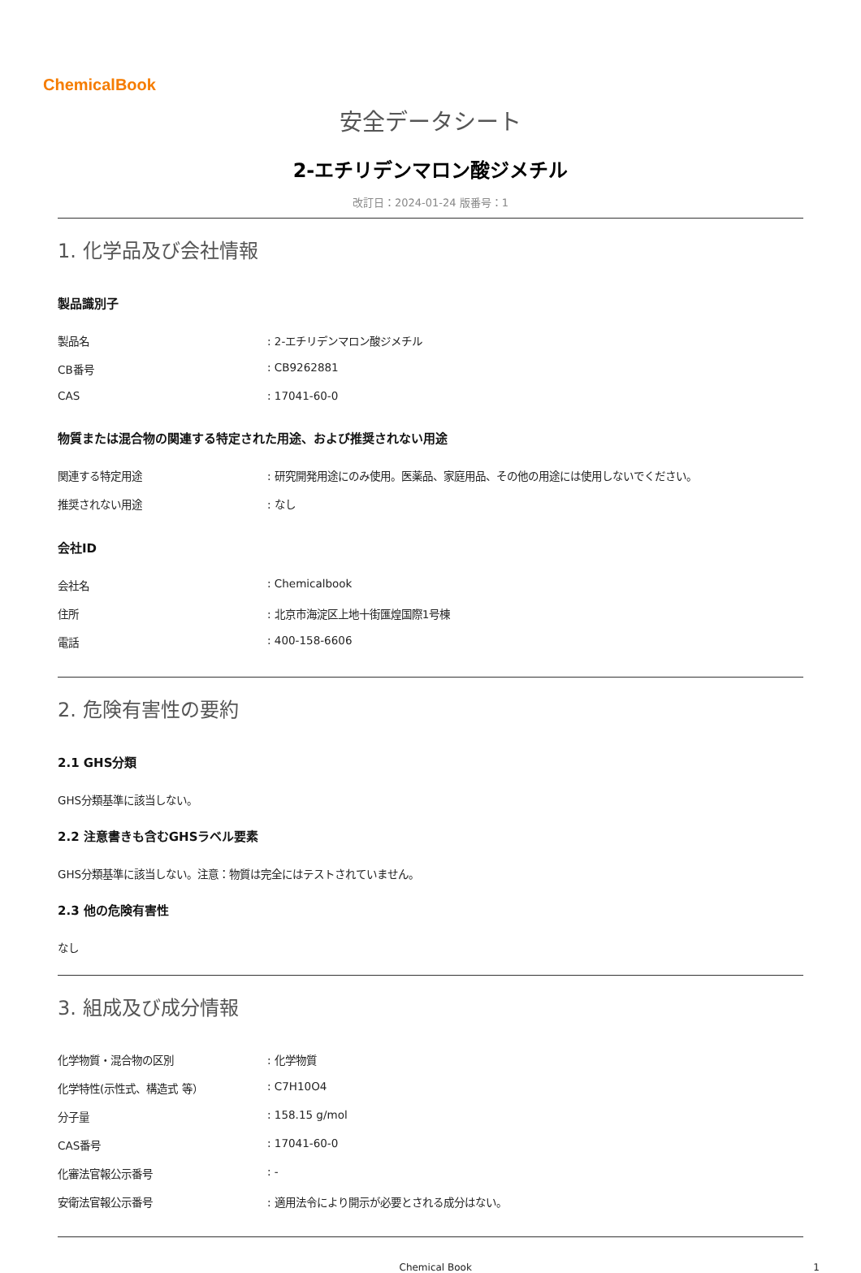ChemicalBook
安全データシート
2-エチリデンマロン酸ジメチル
改訂日：2024-01-24 版番号：1
1. 化学品及び会社情報
製品識別子
| 製品名 | : 2-エチリデンマロン酸ジメチル |
| CB番号 | : CB9262881 |
| CAS | : 17041-60-0 |
物質または混合物の関連する特定された用途、および推奨されない用途
| 関連する特定用途 | : 研究開発用途にのみ使用。医薬品、家庭用品、その他の用途には使用しないでください。 |
| 推奨されない用途 | : なし |
会社ID
| 会社名 | : Chemicalbook |
| 住所 | : 北京市海淀区上地十街匯煌国際1号棟 |
| 電話 | : 400-158-6606 |
2. 危険有害性の要約
2.1 GHS分類
GHS分類基準に該当しない。
2.2 注意書きも含むGHSラベル要素
GHS分類基準に該当しない。注意：物質は完全にはテストされていません。
2.3 他の危険有害性
なし
3. 組成及び成分情報
| 化学物質・混合物の区別 | : 化学物質 |
| 化学特性(示性式、構造式 等） | : C7H10O4 |
| 分子量 | : 158.15 g/mol |
| CAS番号 | : 17041-60-0 |
| 化審法官報公示番号 | : - |
| 安衛法官報公示番号 | : 適用法令により開示が必要とされる成分はない。 |
Chemical Book 1